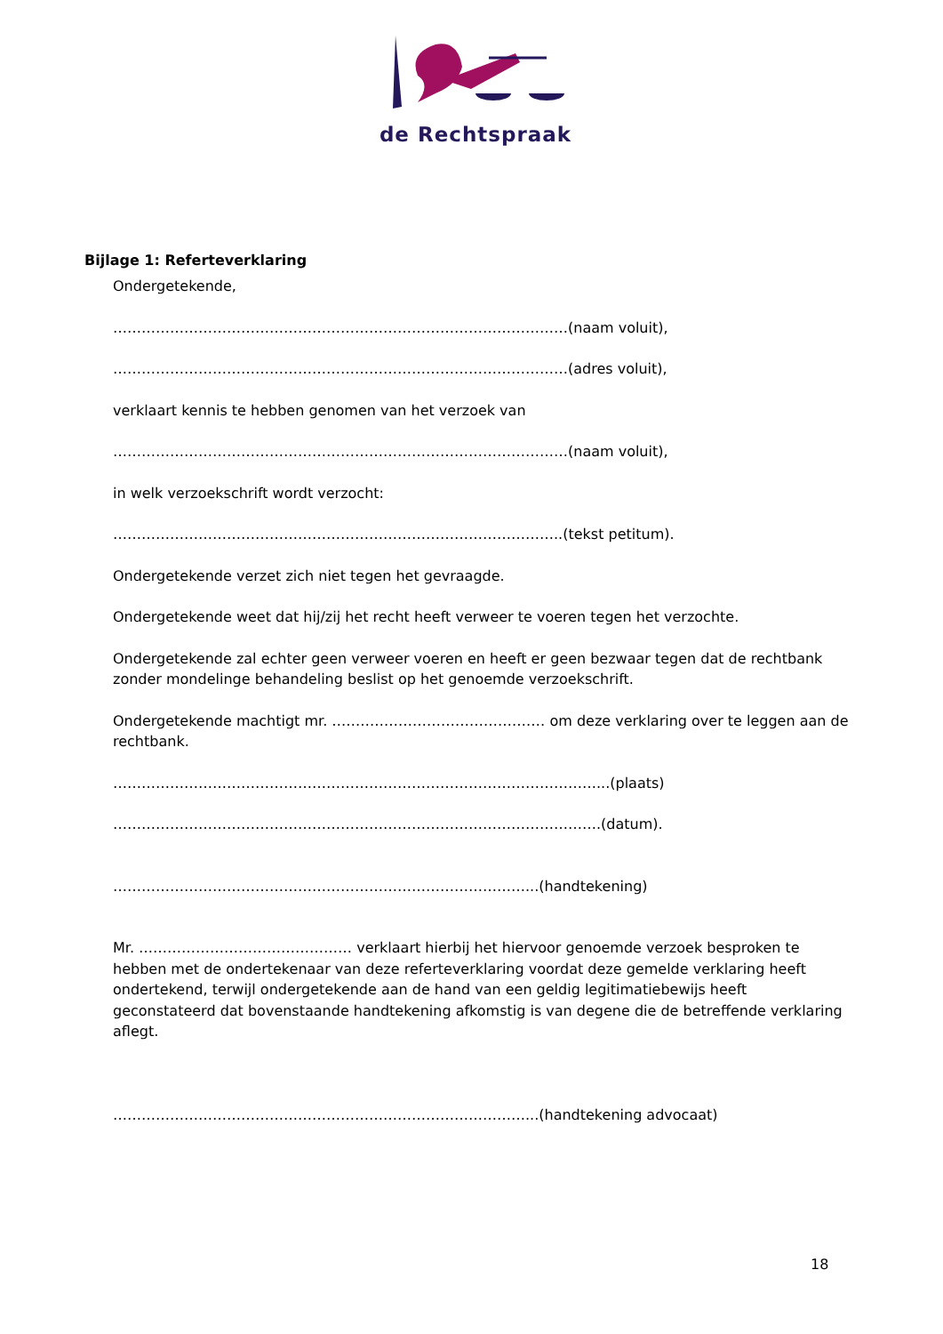de Rechtspraak
Bijlage 1: Referteverklaring
Ondergetekende,
……………………………………………………………………………………(naam voluit),
……………………………………………………………………………………(adres voluit),
verklaart kennis te hebben genomen van het verzoek van
……………………………………………………………………………………(naam voluit),
in welk verzoekschrift wordt verzocht:
…………………………………………………………………………………..(tekst petitum).
Ondergetekende verzet zich niet tegen het gevraagde.
Ondergetekende weet dat hij/zij het recht heeft verweer te voeren tegen het verzochte.
Ondergetekende zal echter geen verweer voeren en heeft er geen bezwaar tegen dat de rechtbank zonder mondelinge behandeling beslist op het genoemde verzoekschrift.
Ondergetekende machtigt mr. ……………………………………… om deze verklaring over te leggen aan de rechtbank.
…………………………………………………………………………………………...(plaats)
………………………………………………………………………………………….(datum).
……………………………………………………………………………...(handtekening)
Mr. ……………………………………… verklaart hierbij het hiervoor genoemde verzoek besproken te hebben met de ondertekenaar van deze referteverklaring voordat deze gemelde verklaring heeft ondertekend, terwijl ondergetekende aan de hand van een geldig legitimatiebewijs heeft geconstateerd dat bovenstaande handtekening afkomstig is van degene die de betreffende verklaring aflegt.
……………………………………………………………………………...(handtekening advocaat)
18